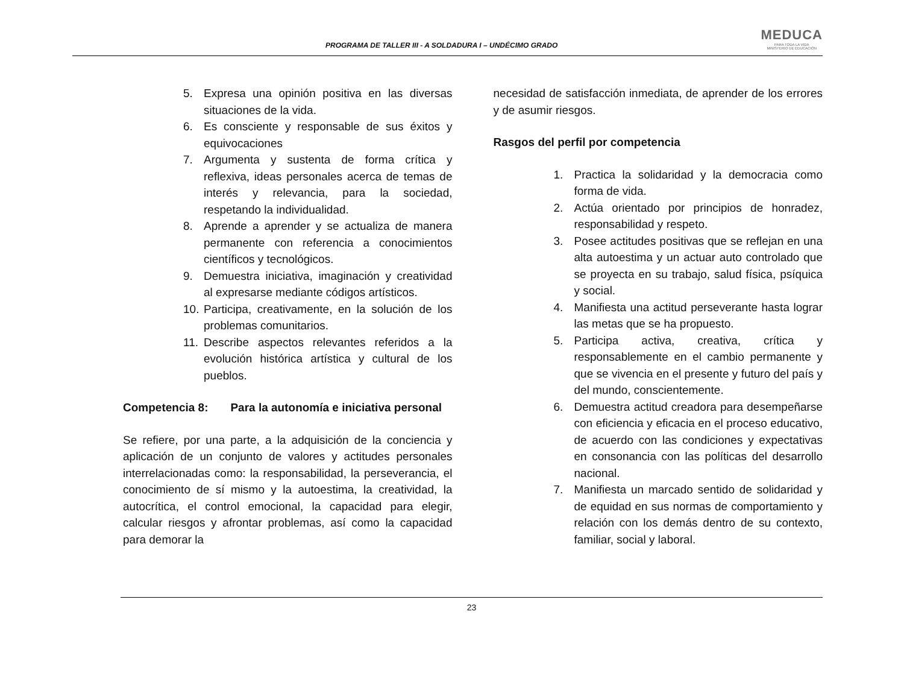PROGRAMA DE TALLER III - A SOLDADURA I – UNDÉCIMO GRADO
MEDUCA
PARA TODA LA VIDA
MINISTERIO DE EDUCACIÓN
5. Expresa una opinión positiva en las diversas situaciones de la vida.
6. Es consciente y responsable de sus éxitos y equivocaciones
7. Argumenta y sustenta de forma crítica y reflexiva, ideas personales acerca de temas de interés y relevancia, para la sociedad, respetando la individualidad.
8. Aprende a aprender y se actualiza de manera permanente con referencia a conocimientos científicos y tecnológicos.
9. Demuestra iniciativa, imaginación y creatividad al expresarse mediante códigos artísticos.
10. Participa, creativamente, en la solución de los problemas comunitarios.
11. Describe aspectos relevantes referidos a la evolución histórica artística y cultural de los pueblos.
Competencia 8: Para la autonomía e iniciativa personal
Se refiere, por una parte, a la adquisición de la conciencia y aplicación de un conjunto de valores y actitudes personales interrelacionadas como: la responsabilidad, la perseverancia, el conocimiento de sí mismo y la autoestima, la creatividad, la autocrítica, el control emocional, la capacidad para elegir, calcular riesgos y afrontar problemas, así como la capacidad para demorar la
necesidad de satisfacción inmediata, de aprender de los errores y de asumir riesgos.
Rasgos del perfil por competencia
1. Practica la solidaridad y la democracia como forma de vida.
2. Actúa orientado por principios de honradez, responsabilidad y respeto.
3. Posee actitudes positivas que se reflejan en una alta autoestima y un actuar auto controlado que se proyecta en su trabajo, salud física, psíquica y social.
4. Manifiesta una actitud perseverante hasta lograr las metas que se ha propuesto.
5. Participa activa, creativa, crítica y responsablemente en el cambio permanente y que se vivencia en el presente y futuro del país y del mundo, conscientemente.
6. Demuestra actitud creadora para desempeñarse con eficiencia y eficacia en el proceso educativo, de acuerdo con las condiciones y expectativas en consonancia con las políticas del desarrollo nacional.
7. Manifiesta un marcado sentido de solidaridad y de equidad en sus normas de comportamiento y relación con los demás dentro de su contexto, familiar, social y laboral.
23